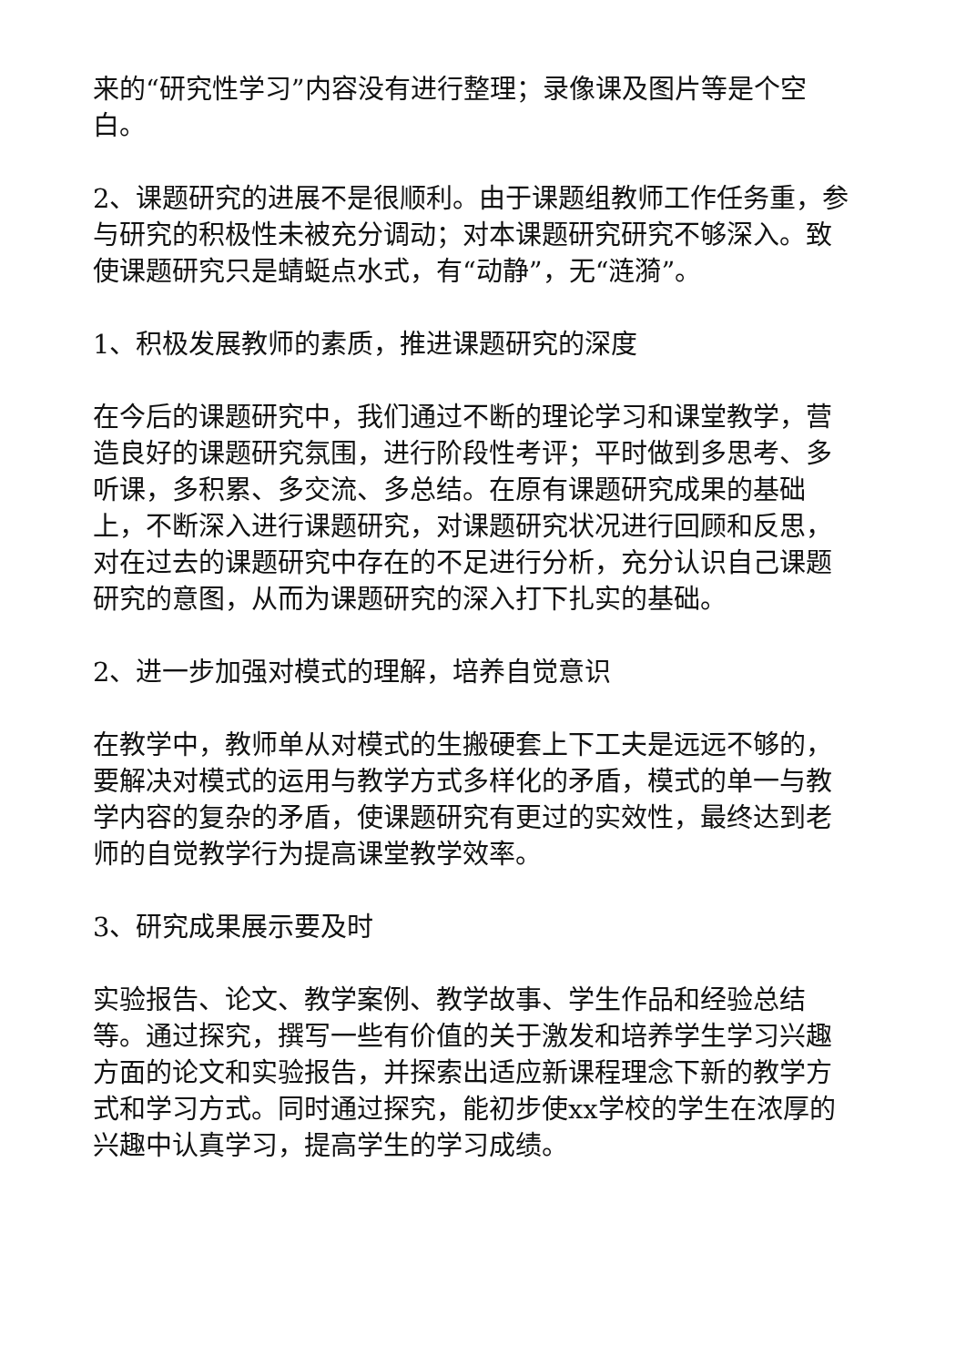来的“研究性学习”内容没有进行整理；录像课及图片等是个空白。
2、课题研究的进展不是很顺利。由于课题组教师工作任务重，参与研究的积极性未被充分调动；对本课题研究研究不够深入。致使课题研究只是蜻蜓点水式，有“动静”，无“涟漪”。
1、积极发展教师的素质，推进课题研究的深度
在今后的课题研究中，我们通过不断的理论学习和课堂教学，营造良好的课题研究氛围，进行阶段性考评；平时做到多思考、多听课，多积累、多交流、多总结。在原有课题研究成果的基础上，不断深入进行课题研究，对课题研究状况进行回顾和反思，对在过去的课题研究中存在的不足进行分析，充分认识自己课题研究的意图，从而为课题研究的深入打下扎实的基础。
2、进一步加强对模式的理解，培养自觉意识
在教学中，教师单从对模式的生搬硬套上下工夫是远远不够的，要解决对模式的运用与教学方式多样化的矛盾，模式的单一与教学内容的复杂的矛盾，使课题研究有更过的实效性，最终达到老师的自觉教学行为提高课堂教学效率。
3、研究成果展示要及时
实验报告、论文、教学案例、教学故事、学生作品和经验总结等。通过探究，撰写一些有价值的关于激发和培养学生学习兴趣方面的论文和实验报告，并探索出适应新课程理念下新的教学方式和学习方式。同时通过探究，能初步使xx学校的学生在浓厚的兴趣中认真学习，提高学生的学习成绩。